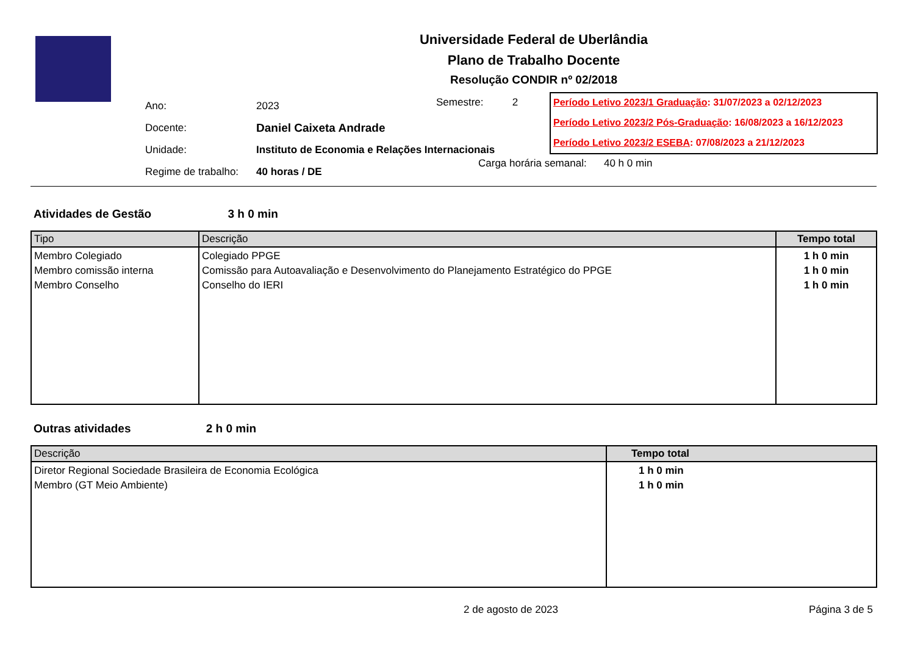Universidade Federal de Uberlândia
Plano de Trabalho Docente
Resolução CONDIR nº 02/2018
| Ano: | 2023 |
| Docente: | Daniel Caixeta Andrade |
| Unidade: | Instituto de Economia e Relações Internacionais |
| Regime de trabalho: | 40 horas / DE |
Semestre: 2
Carga horária semanal: 40 h 0 min
Período Letivo 2023/1 Graduação: 31/07/2023 a 02/12/2023
Período Letivo 2023/2 Pós-Graduação: 16/08/2023 a 16/12/2023
Período Letivo 2023/2 ESEBA: 07/08/2023 a 21/12/2023
Atividades de Gestão 3 h 0 min
| Tipo | Descrição | Tempo total |
| --- | --- | --- |
| Membro Colegiado Membro comissão interna Membro Conselho | Colegiado PPGE Comissão para Autoavaliação e Desenvolvimento do Planejamento Estratégico do PPGE Conselho do IERI | 1 h 0 min 1 h 0 min 1 h 0 min |
Outras atividades 2 h 0 min
| Descrição | Tempo total |
| --- | --- |
| Diretor Regional Sociedade Brasileira de Economia Ecológica Membro (GT Meio Ambiente) | 1 h 0 min 1 h 0 min |
2 de agosto de 2023 Página 3 de 5